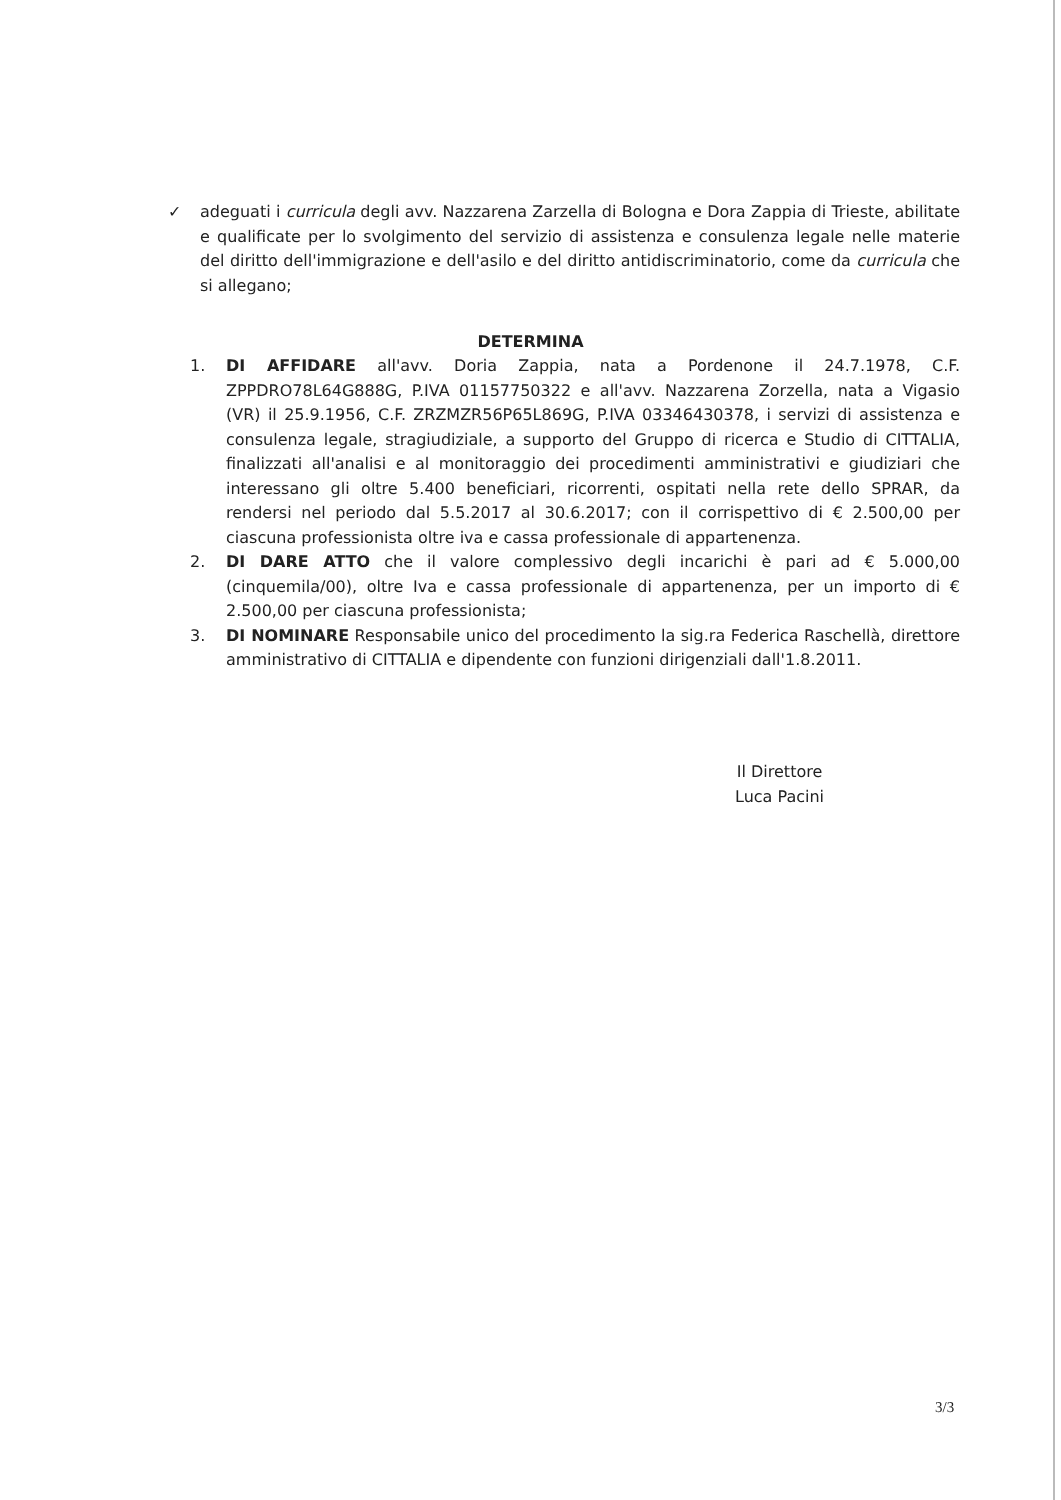✓
adeguati i curricula degli avv. Nazzarena Zarzella di Bologna e Dora Zappia di Trieste, abilitate e qualificate per lo svolgimento del servizio di assistenza e consulenza legale nelle materie del diritto dell'immigrazione e dell'asilo e del diritto antidiscriminatorio, come da curricula che si allegano;
DETERMINA
1. DI AFFIDARE all'avv. Doria Zappia, nata a Pordenone il 24.7.1978, C.F. ZPPDRO78L64G888G, P.IVA 01157750322 e all'avv. Nazzarena Zorzella, nata a Vigasio (VR) il 25.9.1956, C.F. ZRZMZR56P65L869G, P.IVA 03346430378, i servizi di assistenza e consulenza legale, stragiudiziale, a supporto del Gruppo di ricerca e Studio di CITTALIA, finalizzati all'analisi e al monitoraggio dei procedimenti amministrativi e giudiziari che interessano gli oltre 5.400 beneficiari, ricorrenti, ospitati nella rete dello SPRAR, da rendersi nel periodo dal 5.5.2017 al 30.6.2017; con il corrispettivo di € 2.500,00 per ciascuna professionista oltre iva e cassa professionale di appartenenza.
2. DI DARE ATTO che il valore complessivo degli incarichi è pari ad € 5.000,00 (cinquemila/00), oltre Iva e cassa professionale di appartenenza, per un importo di € 2.500,00 per ciascuna professionista;
3. DI NOMINARE Responsabile unico del procedimento la sig.ra Federica Raschellà, direttore amministrativo di CITTALIA e dipendente con funzioni dirigenziali dall'1.8.2011.
Il Direttore
Luca Pacini
3/3